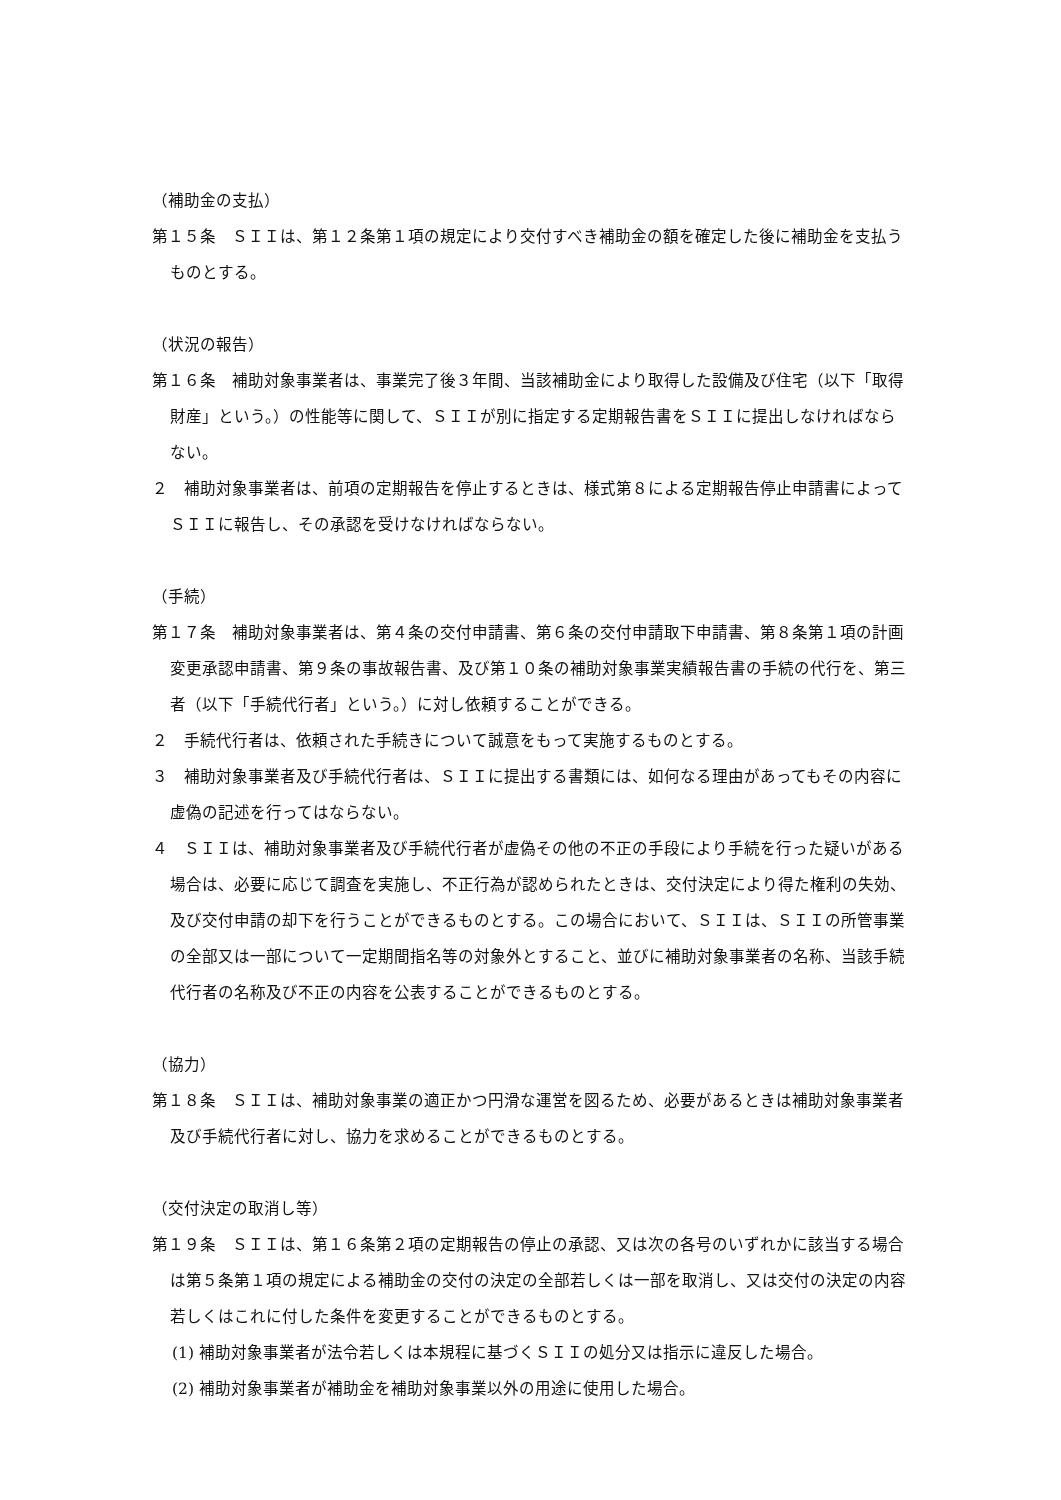（補助金の支払）
第１５条　ＳＩＩは、第１２条第１項の規定により交付すべき補助金の額を確定した後に補助金を支払うものとする。
（状況の報告）
第１６条　補助対象事業者は、事業完了後３年間、当該補助金により取得した設備及び住宅（以下「取得財産」という。）の性能等に関して、ＳＩＩが別に指定する定期報告書をＳＩＩに提出しなければならない。
２　補助対象事業者は、前項の定期報告を停止するときは、様式第８による定期報告停止申請書によってＳＩＩに報告し、その承認を受けなければならない。
（手続）
第１７条　補助対象事業者は、第４条の交付申請書、第６条の交付申請取下申請書、第８条第１項の計画変更承認申請書、第９条の事故報告書、及び第１０条の補助対象事業実績報告書の手続の代行を、第三者（以下「手続代行者」という。）に対し依頼することができる。
２　手続代行者は、依頼された手続きについて誠意をもって実施するものとする。
３　補助対象事業者及び手続代行者は、ＳＩＩに提出する書類には、如何なる理由があってもその内容に虚偽の記述を行ってはならない。
４　ＳＩＩは、補助対象事業者及び手続代行者が虚偽その他の不正の手段により手続を行った疑いがある場合は、必要に応じて調査を実施し、不正行為が認められたときは、交付決定により得た権利の失効、及び交付申請の却下を行うことができるものとする。この場合において、ＳＩＩは、ＳＩＩの所管事業の全部又は一部について一定期間指名等の対象外とすること、並びに補助対象事業者の名称、当該手続代行者の名称及び不正の内容を公表することができるものとする。
（協力）
第１８条　ＳＩＩは、補助対象事業の適正かつ円滑な運営を図るため、必要があるときは補助対象事業者及び手続代行者に対し、協力を求めることができるものとする。
（交付決定の取消し等）
第１９条　ＳＩＩは、第１６条第２項の定期報告の停止の承認、又は次の各号のいずれかに該当する場合は第５条第１項の規定による補助金の交付の決定の全部若しくは一部を取消し、又は交付の決定の内容若しくはこれに付した条件を変更することができるものとする。
(1) 補助対象事業者が法令若しくは本規程に基づくＳＩＩの処分又は指示に違反した場合。
(2) 補助対象事業者が補助金を補助対象事業以外の用途に使用した場合。